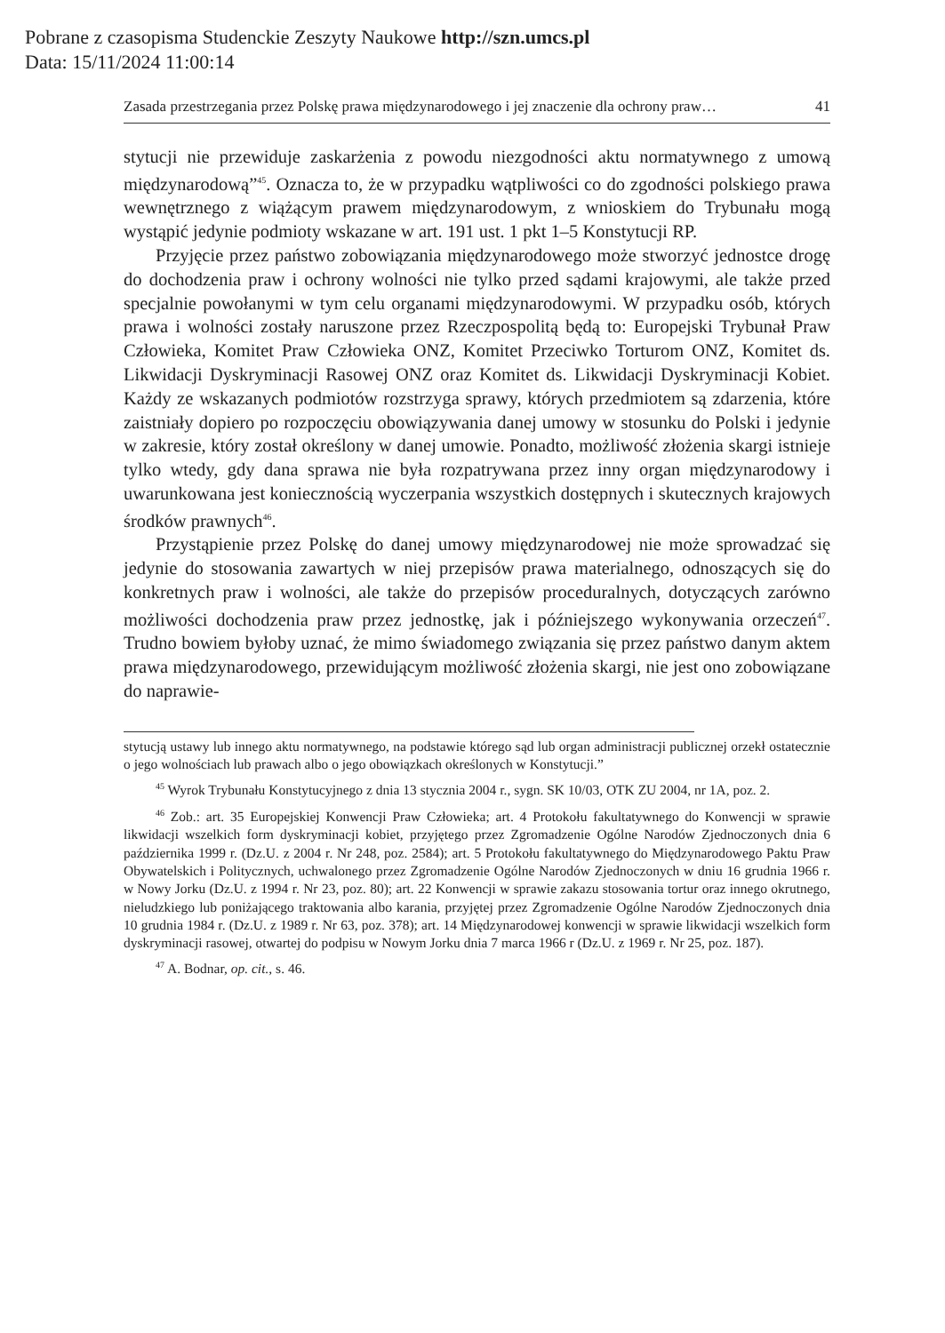Pobrane z czasopisma Studenckie Zeszyty Naukowe http://szn.umcs.pl
Data: 15/11/2024 11:00:14
Zasada przestrzegania przez Polskę prawa międzynarodowego i jej znaczenie dla ochrony praw… 41
stytucji nie przewiduje zaskarżenia z powodu niezgodności aktu normatywnego z umową międzynarodową”<sup>45</sup>. Oznacza to, że w przypadku wątpliwości co do zgodności polskiego prawa wewnętrznego z wiążącym prawem międzynarodowym, z wnioskiem do Trybunału mogą wystąpić jedynie podmioty wskazane w art. 191 ust. 1 pkt 1–5 Konstytucji RP.
Przyjęcie przez państwo zobowiązania międzynarodowego może stworzyć jednostce drogę do dochodzenia praw i ochrony wolności nie tylko przed sądami krajowymi, ale także przed specjalnie powołanymi w tym celu organami międzynarodowymi. W przypadku osób, których prawa i wolności zostały naruszone przez Rzeczpospolitą będą to: Europejski Trybunał Praw Człowieka, Komitet Praw Człowieka ONZ, Komitet Przeciwko Torturom ONZ, Komitet ds. Likwidacji Dyskryminacji Rasowej ONZ oraz Komitet ds. Likwidacji Dyskryminacji Kobiet. Każdy ze wskazanych podmiotów rozstrzyga sprawy, których przedmiotem są zdarzenia, które zaistniały dopiero po rozpoczęciu obowiązywania danej umowy w stosunku do Polski i jedynie w zakresie, który został określony w danej umowie. Ponadto, możliwość złożenia skargi istnieje tylko wtedy, gdy dana sprawa nie była rozpatrywana przez inny organ międzynarodowy i uwarunkowana jest koniecznością wyczerpania wszystkich dostępnych i skutecznych krajowych środków prawnych<sup>46</sup>.
Przystąpienie przez Polskę do danej umowy międzynarodowej nie może sprowadzać się jedynie do stosowania zawartych w niej przepisów prawa materialnego, odnoszących się do konkretnych praw i wolności, ale także do przepisów proceduralnych, dotyczących zarówno możliwości dochodzenia praw przez jednostkę, jak i późniejszego wykonywania orzeczeń<sup>47</sup>. Trudno bowiem byłoby uznać, że mimo świadomego związania się przez państwo danym aktem prawa międzynarodowego, przewidującym możliwość złożenia skargi, nie jest ono zobowiązane do naprawie-
stytucją ustawy lub innego aktu normatywnego, na podstawie którego sąd lub organ administracji publicznej orzekł ostatecznie o jego wolnościach lub prawach albo o jego obowiązkach określonych w Konstytucji.”
<sup>45</sup> Wyrok Trybunału Konstytucyjnego z dnia 13 stycznia 2004 r., sygn. SK 10/03, OTK ZU 2004, nr 1A, poz. 2.
<sup>46</sup> Zob.: art. 35 Europejskiej Konwencji Praw Człowieka; art. 4 Protokołu fakultatywnego do Konwencji w sprawie likwidacji wszelkich form dyskryminacji kobiet, przyjętego przez Zgromadzenie Ogólne Narodów Zjednoczonych dnia 6 października 1999 r. (Dz.U. z 2004 r. Nr 248, poz. 2584); art. 5 Protokołu fakultatywnego do Międzynarodowego Paktu Praw Obywatelskich i Politycznych, uchwalonego przez Zgromadzenie Ogólne Narodów Zjednoczonych w dniu 16 grudnia 1966 r. w Nowy Jorku (Dz.U. z 1994 r. Nr 23, poz. 80); art. 22 Konwencji w sprawie zakazu stosowania tortur oraz innego okrutnego, nieludzkiego lub poniżającego traktowania albo karania, przyjętej przez Zgromadzenie Ogólne Narodów Zjednoczonych dnia 10 grudnia 1984 r. (Dz.U. z 1989 r. Nr 63, poz. 378); art. 14 Międzynarodowej konwencji w sprawie likwidacji wszelkich form dyskryminacji rasowej, otwartej do podpisu w Nowym Jorku dnia 7 marca 1966 r (Dz.U. z 1969 r. Nr 25, poz. 187).
<sup>47</sup> A. Bodnar, op. cit., s. 46.